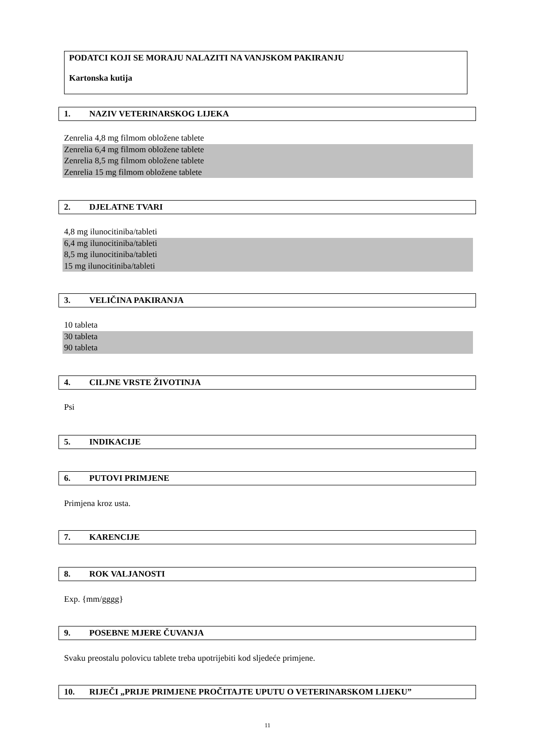PODATCI KOJI SE MORAJU NALAZITI NA VANJSKOM PAKIRANJU
Kartonska kutija
1. NAZIV VETERINARSKOG LIJEKA
Zenrelia 4,8 mg filmom obložene tablete
Zenrelia 6,4 mg filmom obložene tablete
Zenrelia 8,5 mg filmom obložene tablete
Zenrelia 15 mg filmom obložene tablete
2. DJELATNE TVARI
4,8 mg ilunocitiniba/tableti
6,4 mg ilunocitiniba/tableti
8,5 mg ilunocitiniba/tableti
15 mg ilunocitiniba/tableti
3. VELIČINA PAKIRANJA
10 tableta
30 tableta
90 tableta
4. CILJNE VRSTE ŽIVOTINJA
Psi
5. INDIKACIJE
6. PUTOVI PRIMJENE
Primjena kroz usta.
7. KARENCIJE
8. ROK VALJANOSTI
Exp. {mm/gggg}
9. POSEBNE MJERE ČUVANJA
Svaku preostalu polovicu tablete treba upotrijebiti kod sljedeće primjene.
10. RIJEČI „PRIJE PRIMJENE PROČITAJTE UPUTU O VETERINARSKOM LIJEKU”
11